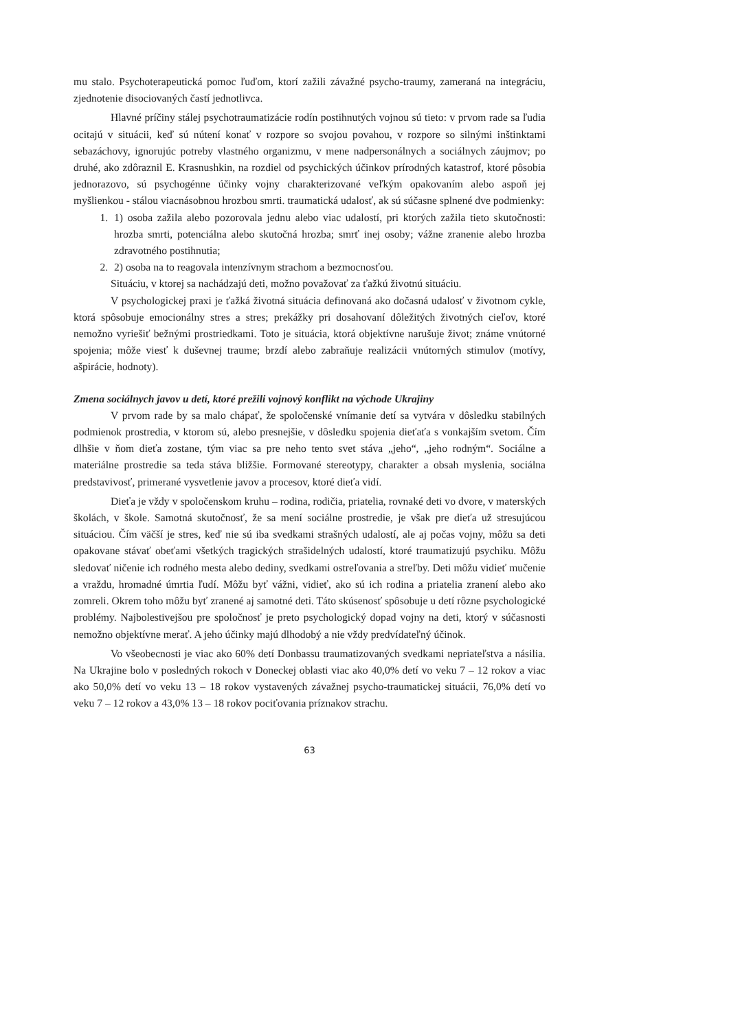mu stalo. Psychoterapeutická pomoc ľuďom, ktorí zažili závažné psycho-traumy, zameraná na integráciu, zjednotenie disociovaných častí jednotlivca.
Hlavné príčiny stálej psychotraumatizácie rodín postihnutých vojnou sú tieto: v prvom rade sa ľudia ocitajú v situácii, keď sú nútení konať v rozpore so svojou povahou, v rozpore so silnými inštinktami sebazáchovy, ignorujúc potreby vlastného organizmu, v mene nadpersonálnych a sociálnych záujmov; po druhé, ako zdôraznil E. Krasnushkin, na rozdiel od psychických účinkov prírodných katastrof, ktoré pôsobia jednorazovo, sú psychogénne účinky vojny charakterizované veľkým opakovaním alebo aspoň jej myšlienkou - stálou viacnásobnou hrozbou smrti. traumatická udalosť, ak sú súčasne splnené dve podmienky:
1. 1) osoba zažila alebo pozorovala jednu alebo viac udalostí, pri ktorých zažila tieto skutočnosti: hrozba smrti, potenciálna alebo skutočná hrozba; smrť inej osoby; vážne zranenie alebo hrozba zdravotného postihnutia;
2. 2) osoba na to reagovala intenzívnym strachom a bezmocnosťou.
Situáciu, v ktorej sa nachádzajú deti, možno považovať za ťažkú životnú situáciu.
V psychologickej praxi je ťažká životná situácia definovaná ako dočasná udalosť v životnom cykle, ktorá spôsobuje emocionálny stres a stres; prekážky pri dosahovaní dôležitých životných cieľov, ktoré nemožno vyriešiť bežnými prostriedkami. Toto je situácia, ktorá objektívne narušuje život; známe vnútorné spojenia; môže viesť k duševnej traume; brzdí alebo zabraňuje realizácii vnútorných stimulov (motívy, ašpirácie, hodnoty).
Zmena sociálnych javov u detí, ktoré prežili vojnový konflikt na východe Ukrajiny
V prvom rade by sa malo chápať, že spoločenské vnímanie detí sa vytvára v dôsledku stabilných podmienok prostredia, v ktorom sú, alebo presnejšie, v dôsledku spojenia dieťaťa s vonkajším svetom. Čím dlhšie v ňom dieťa zostane, tým viac sa pre neho tento svet stáva „jeho“, „jeho rodným“. Sociálne a materiálne prostredie sa teda stáva bližšie. Formované stereotypy, charakter a obsah myslenia, sociálna predstavivosť, primerané vysvetlenie javov a procesov, ktoré dieťa vidí.
Dieťa je vždy v spoločenskom kruhu – rodina, rodičia, priatelia, rovnaké deti vo dvore, v materských školách, v škole. Samotná skutočnosť, že sa mení sociálne prostredie, je však pre dieťa už stresujúcou situáciou. Čím väčší je stres, keď nie sú iba svedkami strašných udalostí, ale aj počas vojny, môžu sa deti opakovane stávať obeťami všetkých tragických strašidelných udalostí, ktoré traumatizujú psychiku. Môžu sledovať ničenie ich rodného mesta alebo dediny, svedkami ostreľovania a streľby. Deti môžu vidieť mučenie a vraždu, hromadné úmrtia ľudí. Môžu byť vážni, vidieť, ako sú ich rodina a priatelia zranení alebo ako zomreli. Okrem toho môžu byť zranené aj samotné deti. Táto skúsenosť spôsobuje u detí rôzne psychologické problémy. Najbolestivejšou pre spoločnosť je preto psychologický dopad vojny na deti, ktorý v súčasnosti nemožno objektívne merať. A jeho účinky majú dlhodobý a nie vždy predvídateľný účinok.
Vo všeobecnosti je viac ako 60% detí Donbassu traumatizovaných svedkami nepriateľstva a násilia. Na Ukrajine bolo v posledných rokoch v Doneckej oblasti viac ako 40,0% detí vo veku 7 – 12 rokov a viac ako 50,0% detí vo veku 13 – 18 rokov vystavených závažnej psycho-traumatickej situácii, 76,0% detí vo veku 7 – 12 rokov a 43,0% 13 – 18 rokov pociťovania príznakov strachu.
63